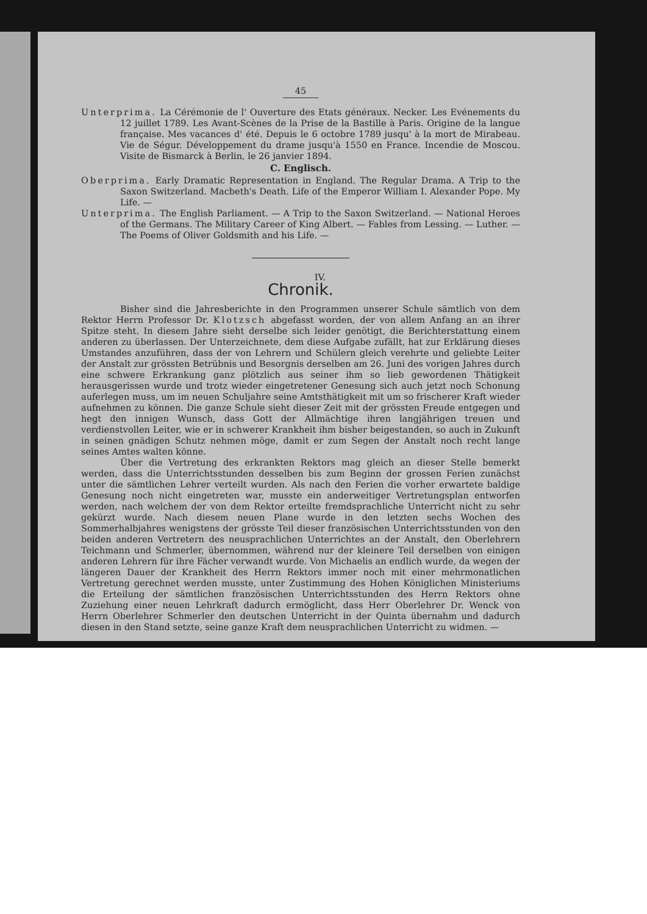45
Unterprima. La Cérémonie de l' Ouverture des Etats généraux. Necker. Les Evénements du 12 juillet 1789. Les Avant-Scènes de la Prise de la Bastille à Paris. Origine de la langue française. Mes vacances d' été. Depuis le 6 octobre 1789 jusqu' à la mort de Mirabeau. Vie de Ségur. Développement du drame jusqu'à 1550 en France. Incendie de Moscou. Visite de Bismarck à Berlin, le 26 janvier 1894.
C. Englisch.
Oberprima. Early Dramatic Representation in England. The Regular Drama. A Trip to the Saxon Switzerland. Macbeth's Death. Life of the Emperor William I. Alexander Pope. My Life. —
Unterprima. The English Parliament. — A Trip to the Saxon Switzerland. — National Heroes of the Germans. The Military Career of King Albert. — Fables from Lessing. — Luther. — The Poems of Oliver Goldsmith and his Life. —
IV.
Chronik.
Bisher sind die Jahresberichte in den Programmen unserer Schule sämtlich von dem Rektor Herrn Professor Dr. Klotzsch abgefasst worden, der von allem Anfang an an ihrer Spitze steht. In diesem Jahre sieht derselbe sich leider genötigt, die Berichterstattung einem anderen zu überlassen. Der Unterzeichnete, dem diese Aufgabe zufällt, hat zur Erklärung dieses Umstandes anzuführen, dass der von Lehrern und Schülern gleich verehrte und geliebte Leiter der Anstalt zur grössten Betrübnis und Besorgnis derselben am 26. Juni des vorigen Jahres durch eine schwere Erkrankung ganz plötzlich aus seiner ihm so lieb gewordenen Thätigkeit herausgerissen wurde und trotz wieder eingetretener Genesung sich auch jetzt noch Schonung auferlegen muss, um im neuen Schuljahre seine Amtsthätigkeit mit um so frischerer Kraft wieder aufnehmen zu können. Die ganze Schule sieht dieser Zeit mit der grössten Freude entgegen und hegt den innigen Wunsch, dass Gott der Allmächtige ihren langjährigen treuen und verdienstvollen Leiter, wie er in schwerer Krankheit ihm bisher beigestanden, so auch in Zukunft in seinen gnädigen Schutz nehmen möge, damit er zum Segen der Anstalt noch recht lange seines Amtes walten könne.
Über die Vertretung des erkrankten Rektors mag gleich an dieser Stelle bemerkt werden, dass die Unterrichtsstunden desselben bis zum Beginn der grossen Ferien zunächst unter die sämtlichen Lehrer verteilt wurden. Als nach den Ferien die vorher erwartete baldige Genesung noch nicht eingetreten war, musste ein anderweitiger Vertretungsplan entworfen werden, nach welchem der von dem Rektor erteilte fremdsprachliche Unterricht nicht zu sehr gekürzt wurde. Nach diesem neuen Plane wurde in den letzten sechs Wochen des Sommerhalbjahres wenigstens der grösste Teil dieser französischen Unterrichtsstunden von den beiden anderen Vertretern des neusprachlichen Unterrichtes an der Anstalt, den Oberlehrern Teichmann und Schmerler, übernommen, während nur der kleinere Teil derselben von einigen anderen Lehrern für ihre Fächer verwandt wurde. Von Michaelis an endlich wurde, da wegen der längeren Dauer der Krankheit des Herrn Rektors immer noch mit einer mehrmonatlichen Vertretung gerechnet werden musste, unter Zustimmung des Hohen Königlichen Ministeriums die Erteilung der sämtlichen französischen Unterrichtsstunden des Herrn Rektors ohne Zuziehung einer neuen Lehrkraft dadurch ermöglicht, dass Herr Oberlehrer Dr. Wenck von Herrn Oberlehrer Schmerler den deutschen Unterricht in der Quinta übernahm und dadurch diesen in den Stand setzte, seine ganze Kraft dem neusprachlichen Unterricht zu widmen. —